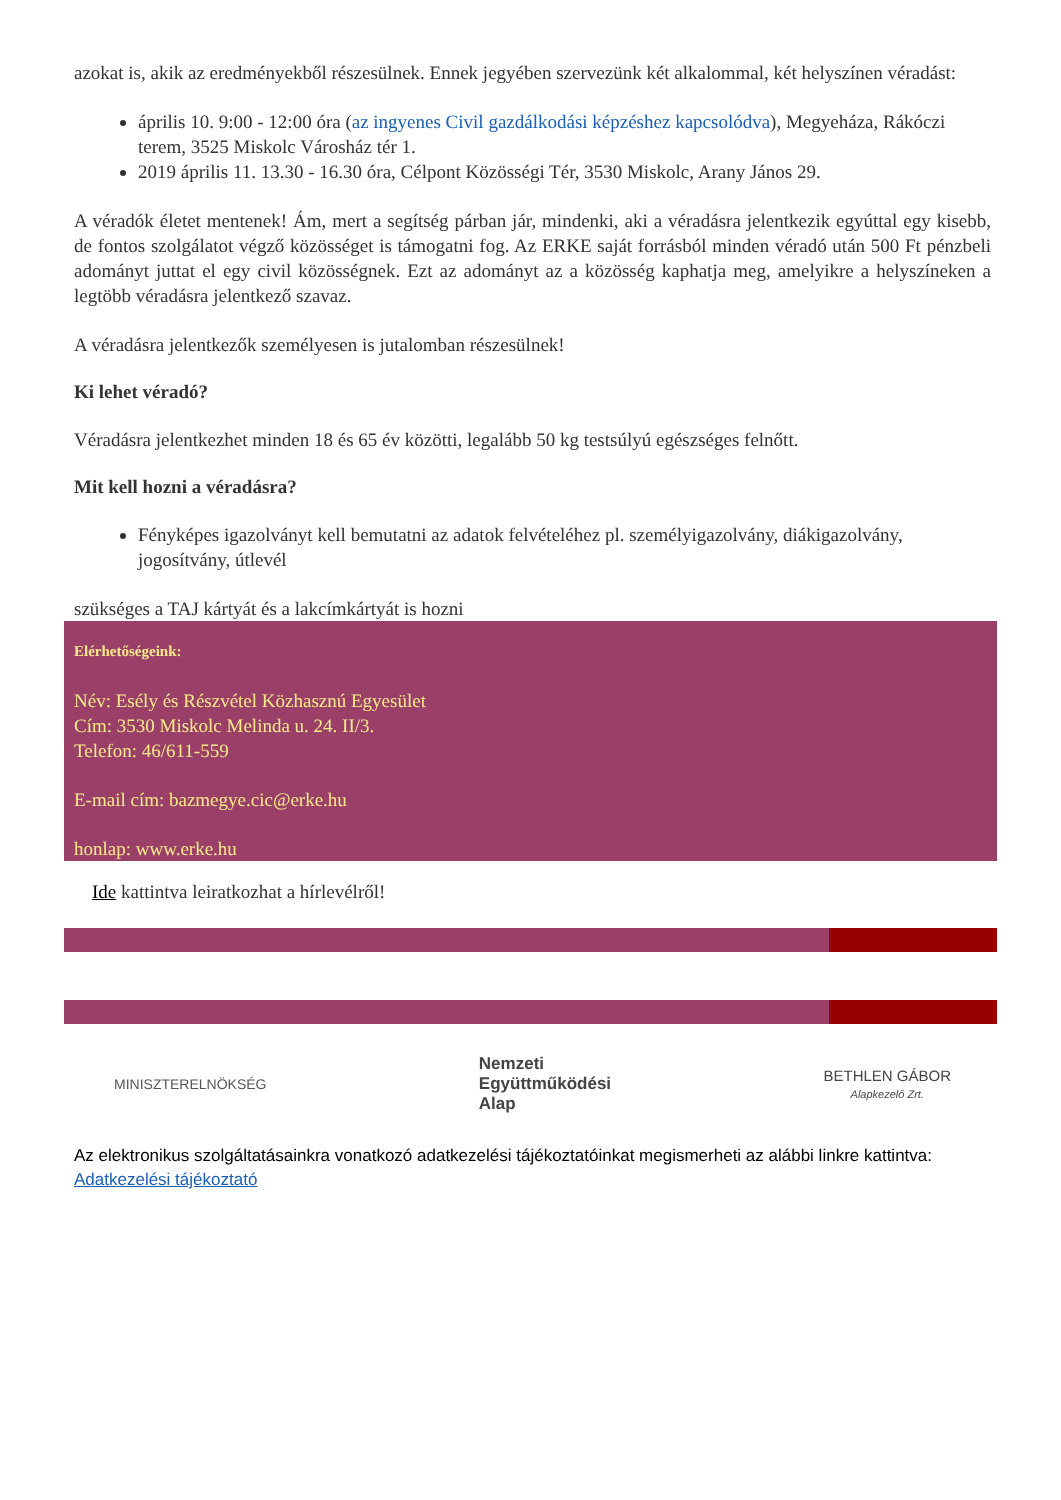azokat is, akik az eredményekből részesülnek. Ennek jegyében szervezünk két alkalommal, két helyszínen véradást:
április 10. 9:00 - 12:00 óra (az ingyenes Civil gazdálkodási képzéshez kapcsolódva), Megyeháza, Rákóczi terem, 3525 Miskolc Városház tér 1.
2019 április 11. 13.30 - 16.30 óra, Célpont Közösségi Tér, 3530 Miskolc, Arany János 29.
A véradók életet mentenek! Ám, mert a segítség párban jár, mindenki, aki a véradásra jelentkezik egyúttal egy kisebb, de fontos szolgálatot végző közösséget is támogatni fog. Az ERKE saját forrásból minden véradó után 500 Ft pénzbeli adományt juttat el egy civil közösségnek. Ezt az adományt az a közösség kaphatja meg, amelyikre a helyszíneken a legtöbb véradásra jelentkező szavaz.
A véradásra jelentkezők személyesen is jutalomban részesülnek!
Ki lehet véradó?
Véradásra jelentkezhet minden 18 és 65 év közötti, legalább 50 kg testsúlyú egészséges felnőtt.
Mit kell hozni a véradásra?
Fényképes igazolványt kell bemutatni az adatok felvételéhez pl. személyigazolvány, diákigazolvány, jogosítvány, útlevél
szükséges a TAJ kártyát és a lakcímkártyát is hozni
Elérhetőségeink:
Név: Esély és Részvétel Közhasznú Egyesület
Cím: 3530 Miskolc Melinda u. 24. II/3.
Telefon: 46/611-559
E-mail cím: bazmegye.cic@erke.hu
honlap: www.erke.hu
Ide kattintva leiratkozhat a hírlevélről!
MINISZTERELNÖKSÉG
Nemzeti
Együttműködési
Alap
BETHLEN GÁBOR
Alapkezelő Zrt.
Az elektronikus szolgáltatásainkra vonatkozó adatkezelési tájékoztatóinkat megismerheti az alábbi linkre kattintva: Adatkezelési tájékoztató